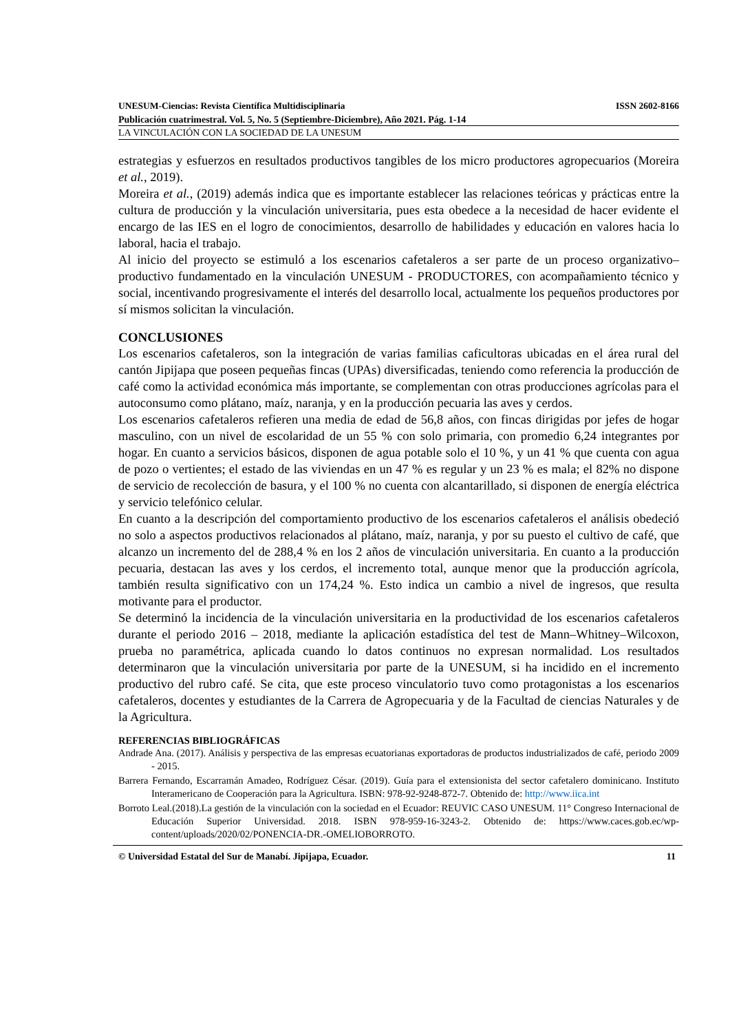UNESUM-Ciencias: Revista Científica Multidisciplinaria ISSN 2602-8166
Publicación cuatrimestral. Vol. 5, No. 5 (Septiembre-Diciembre), Año 2021. Pág. 1-14
LA VINCULACIÓN CON LA SOCIEDAD DE LA UNESUM
estrategias y esfuerzos en resultados productivos tangibles de los micro productores agropecuarios (Moreira et al., 2019).
Moreira et al., (2019) además indica que es importante establecer las relaciones teóricas y prácticas entre la cultura de producción y la vinculación universitaria, pues esta obedece a la necesidad de hacer evidente el encargo de las IES en el logro de conocimientos, desarrollo de habilidades y educación en valores hacia lo laboral, hacia el trabajo.
Al inicio del proyecto se estimuló a los escenarios cafetaleros a ser parte de un proceso organizativo– productivo fundamentado en la vinculación UNESUM - PRODUCTORES, con acompañamiento técnico y social, incentivando progresivamente el interés del desarrollo local, actualmente los pequeños productores por sí mismos solicitan la vinculación.
CONCLUSIONES
Los escenarios cafetaleros, son la integración de varias familias caficultoras ubicadas en el área rural del cantón Jipijapa que poseen pequeñas fincas (UPAs) diversificadas, teniendo como referencia la producción de café como la actividad económica más importante, se complementan con otras producciones agrícolas para el autoconsumo como plátano, maíz, naranja, y en la producción pecuaria las aves y cerdos.
Los escenarios cafetaleros refieren una media de edad de 56,8 años, con fincas dirigidas por jefes de hogar masculino, con un nivel de escolaridad de un 55 % con solo primaria, con promedio 6,24 integrantes por hogar. En cuanto a servicios básicos, disponen de agua potable solo el 10 %, y un 41 % que cuenta con agua de pozo o vertientes; el estado de las viviendas en un 47 % es regular y un 23 % es mala; el 82% no dispone de servicio de recolección de basura, y el 100 % no cuenta con alcantarillado, si disponen de energía eléctrica y servicio telefónico celular.
En cuanto a la descripción del comportamiento productivo de los escenarios cafetaleros el análisis obedeció no solo a aspectos productivos relacionados al plátano, maíz, naranja, y por su puesto el cultivo de café, que alcanzo un incremento del de 288,4 % en los 2 años de vinculación universitaria. En cuanto a la producción pecuaria, destacan las aves y los cerdos, el incremento total, aunque menor que la producción agrícola, también resulta significativo con un 174,24 %. Esto indica un cambio a nivel de ingresos, que resulta motivante para el productor.
Se determinó la incidencia de la vinculación universitaria en la productividad de los escenarios cafetaleros durante el periodo 2016 – 2018, mediante la aplicación estadística del test de Mann–Whitney–Wilcoxon, prueba no paramétrica, aplicada cuando lo datos continuos no expresan normalidad. Los resultados determinaron que la vinculación universitaria por parte de la UNESUM, si ha incidido en el incremento productivo del rubro café. Se cita, que este proceso vinculatorio tuvo como protagonistas a los escenarios cafetaleros, docentes y estudiantes de la Carrera de Agropecuaria y de la Facultad de ciencias Naturales y de la Agricultura.
REFERENCIAS BIBLIOGRÁFICAS
Andrade Ana. (2017). Análisis y perspectiva de las empresas ecuatorianas exportadoras de productos industrializados de café, periodo 2009 - 2015.
Barrera Fernando, Escarramán Amadeo, Rodríguez César. (2019). Guía para el extensionista del sector cafetalero dominicano. Instituto Interamericano de Cooperación para la Agricultura. ISBN: 978-92-9248-872-7. Obtenido de: http://www.iica.int
Borroto Leal.(2018).La gestión de la vinculación con la sociedad en el Ecuador: REUVIC CASO UNESUM. 11° Congreso Internacional de Educación Superior Universidad. 2018. ISBN 978-959-16-3243-2. Obtenido de: https://www.caces.gob.ec/wp-content/uploads/2020/02/PONENCIA-DR.-OMELIOBORROTO.
© Universidad Estatal del Sur de Manabí. Jipijapa, Ecuador. 11